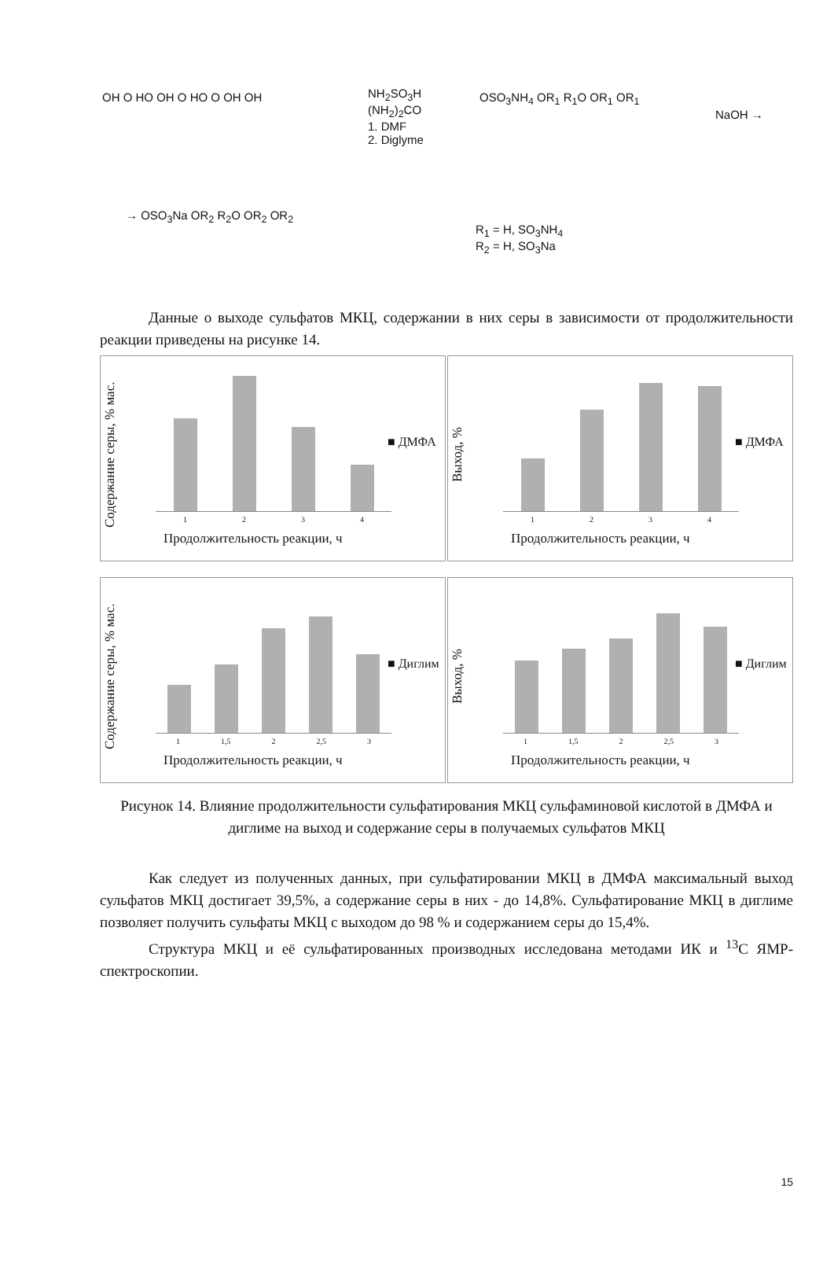OH O HO OH O HO O OH OH
NH<sub>2</sub>SO<sub>3</sub>H
(NH<sub>2</sub>)<sub>2</sub>CO
1. DMF
2. Diglyme
OSO<sub>3</sub>NH<sub>4</sub> OR<sub>1</sub> R<sub>1</sub>O OR<sub>1</sub> OR<sub>1</sub>
NaOH →
→ OSO<sub>3</sub>Na OR<sub>2</sub> R<sub>2</sub>O OR<sub>2</sub> OR<sub>2</sub>
R<sub>1</sub> = H, SO<sub>3</sub>NH<sub>4</sub>
R<sub>2</sub> = H, SO<sub>3</sub>Na
Данные о выходе сульфатов МКЦ, содержании в них серы в зависимости от продолжительности реакции приведены на рисунке 14.
Содержание серы, % мас.
1 2 3 4
■ ДМФА
Продолжительность реакции, ч
Выход, %
1 2 3 4
■ ДМФА
Продолжительность реакции, ч
Содержание серы, % мас.
1 1,5 2 2,5 3
■ Диглим
Продолжительность реакции, ч
Выход, %
1 1,5 2 2,5 3
■ Диглим
Продолжительность реакции, ч
Рисунок 14. Влияние продолжительности сульфатирования МКЦ сульфаминовой кислотой в ДМФА и диглиме на выход и содержание серы в получаемых сульфатов МКЦ
Как следует из полученных данных, при сульфатировании МКЦ в ДМФА максимальный выход сульфатов МКЦ достигает 39,5%, а содержание серы в них - до 14,8%. Сульфатирование МКЦ в диглиме позволяет получить сульфаты МКЦ с выходом до 98 % и содержанием серы до 15,4%.
Структура МКЦ и её сульфатированных производных исследована методами ИК и <sup>13</sup>C ЯМР-спектроскопии.
15